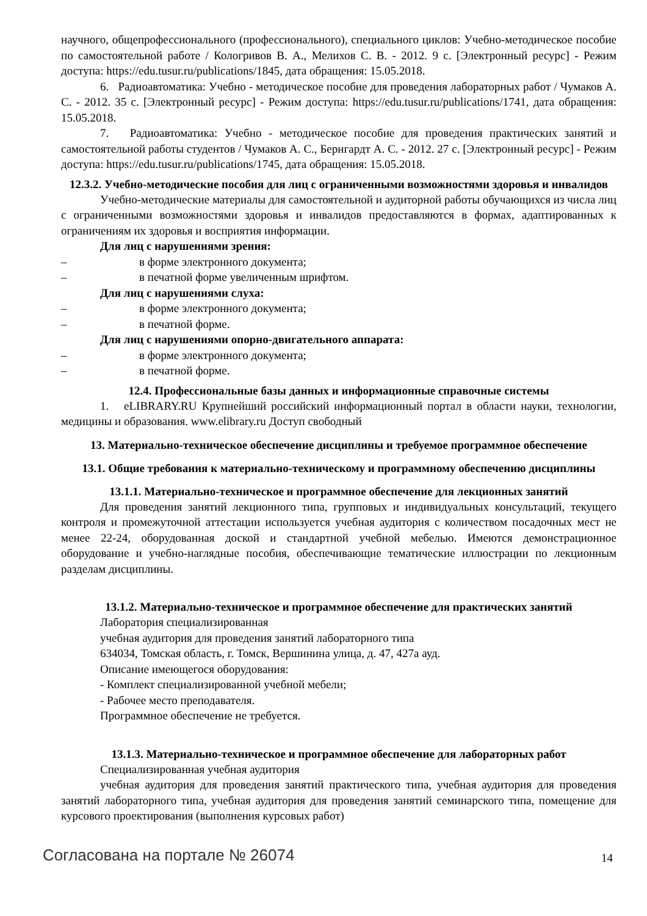научного, общепрофессионального (профессионального), специального циклов: Учебно-методическое пособие по самостоятельной работе / Кологривов В. А., Мелихов С. В. - 2012. 9 с. [Электронный ресурс] - Режим доступа: https://edu.tusur.ru/publications/1845, дата обращения: 15.05.2018.
6. Радиоавтоматика: Учебно - методическое пособие для проведения лабораторных работ / Чумаков А. С. - 2012. 35 с. [Электронный ресурс] - Режим доступа: https://edu.tusur.ru/publications/1741, дата обращения: 15.05.2018.
7. Радиоавтоматика: Учебно - методическое пособие для проведения практических занятий и самостоятельной работы студентов / Чумаков А. С., Бернгардт А. С. - 2012. 27 с. [Электронный ресурс] - Режим доступа: https://edu.tusur.ru/publications/1745, дата обращения: 15.05.2018.
12.3.2. Учебно-методические пособия для лиц с ограниченными возможностями здоровья и инвалидов
Учебно-методические материалы для самостоятельной и аудиторной работы обучающихся из числа лиц с ограниченными возможностями здоровья и инвалидов предоставляются в формах, адаптированных к ограничениям их здоровья и восприятия информации.
Для лиц с нарушениями зрения:
– в форме электронного документа;
– в печатной форме увеличенным шрифтом.
Для лиц с нарушениями слуха:
– в форме электронного документа;
– в печатной форме.
Для лиц с нарушениями опорно-двигательного аппарата:
– в форме электронного документа;
– в печатной форме.
12.4. Профессиональные базы данных и информационные справочные системы
1. eLIBRARY.RU Крупнейший российский информационный портал в области науки, технологии, медицины и образования. www.elibrary.ru Доступ свободный
13. Материально-техническое обеспечение дисциплины и требуемое программное обеспечение
13.1. Общие требования к материально-техническому и программному обеспечению дисциплины
13.1.1. Материально-техническое и программное обеспечение для лекционных занятий
Для проведения занятий лекционного типа, групповых и индивидуальных консультаций, текущего контроля и промежуточной аттестации используется учебная аудитория с количеством посадочных мест не менее 22-24, оборудованная доской и стандартной учебной мебелью. Имеются демонстрационное оборудование и учебно-наглядные пособия, обеспечивающие тематические иллюстрации по лекционным разделам дисциплины.
13.1.2. Материально-техническое и программное обеспечение для практических занятий
Лаборатория специализированная
учебная аудитория для проведения занятий лабораторного типа
634034, Томская область, г. Томск, Вершинина улица, д. 47, 427а ауд.
Описание имеющегося оборудования:
- Комплект специализированной учебной мебели;
- Рабочее место преподавателя.
Программное обеспечение не требуется.
13.1.3. Материально-техническое и программное обеспечение для лабораторных работ
Специализированная учебная аудитория
учебная аудитория для проведения занятий практического типа, учебная аудитория для проведения занятий лабораторного типа, учебная аудитория для проведения занятий семинарского типа, помещение для курсового проектирования (выполнения курсовых работ)
Согласована на портале № 26074 14